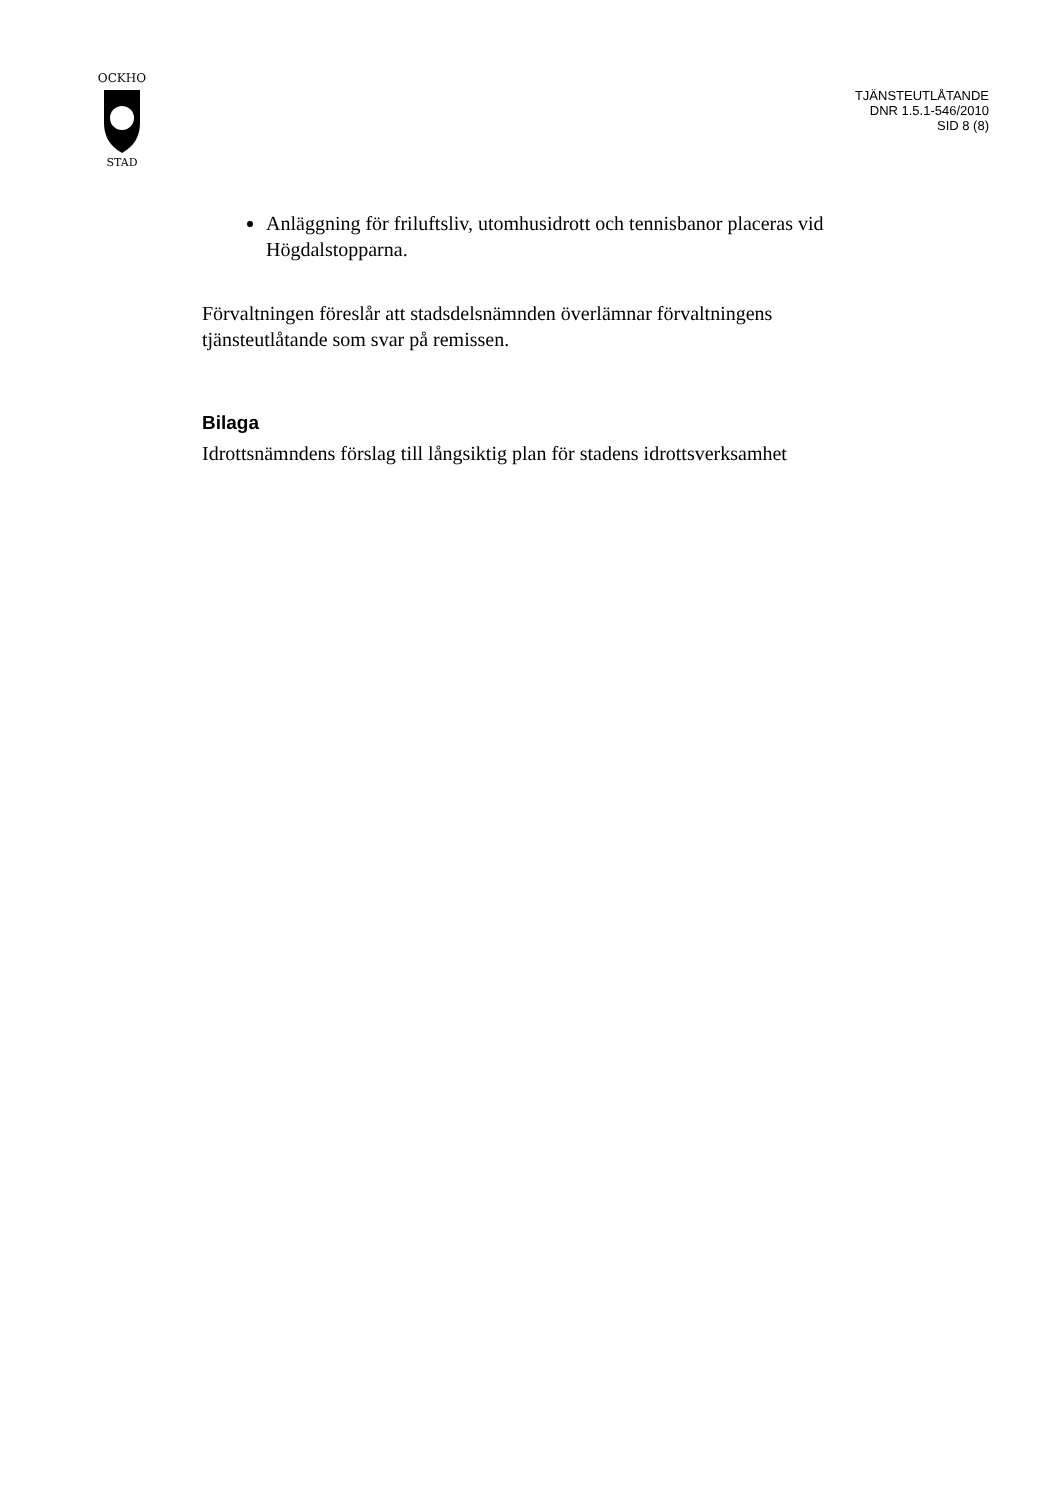OCKHO
STAD
TJÄNSTEUTLÅTANDE
DNR 1.5.1-546/2010
SID 8 (8)
Anläggning för friluftsliv, utomhusidrott och tennisbanor placeras vid Högdalstopparna.
Förvaltningen föreslår att stadsdelsnämnden överlämnar förvaltningens tjänsteutlåtande som svar på remissen.
Bilaga
Idrottsnämndens förslag till långsiktig plan för stadens idrottsverksamhet